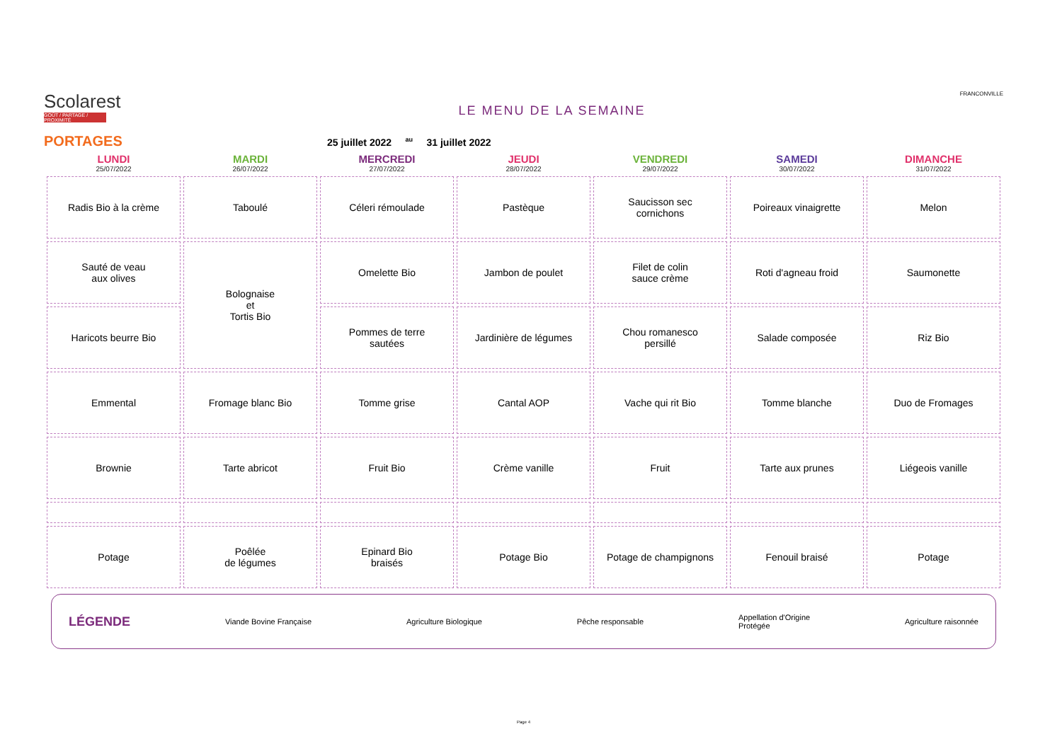Scolarest
GOÛT / PARTAGE / PROXIMITÉ
LE MENU DE LA SEMAINE
FRANCONVILLE
PORTAGES 25 juillet 2022 <sup>au</sup> 31 juillet 2022
| LUNDI 25/07/2022 | MARDI 26/07/2022 | MERCREDI 27/07/2022 | JEUDI 28/07/2022 | VENDREDI 29/07/2022 | SAMEDI 30/07/2022 | DIMANCHE 31/07/2022 |
| --- | --- | --- | --- | --- | --- | --- |
| Radis Bio à la crème | Taboulé | Céleri rémoulade | Pastèque | Saucisson sec cornichons | Poireaux vinaigrette | Melon |
| Sauté de veau aux olives | Bolognaise et Tortis Bio | Omelette Bio | Jambon de poulet | Filet de colin sauce crème | Roti d'agneau froid | Saumonette |
| Haricots beurre Bio | | Pommes de terre sautées | Jardinière de légumes | Chou romanesco persillé | Salade composée | Riz Bio |
| Emmental | Fromage blanc Bio | Tomme grise | Cantal AOP | Vache qui rit Bio | Tomme blanche | Duo de Fromages |
| Brownie | Tarte abricot | Fruit Bio | Crème vanille | Fruit | Tarte aux prunes | Liégeois vanille |
| Potage | Poêlée de légumes | Epinard Bio braisés | Potage Bio | Potage de champignons | Fenouil braisé | Potage |
LÉGENDE Viande Bovine Française Agriculture Biologique Pêche responsable Appellation d'Origine
Protégée Agriculture raisonnée
Page 4